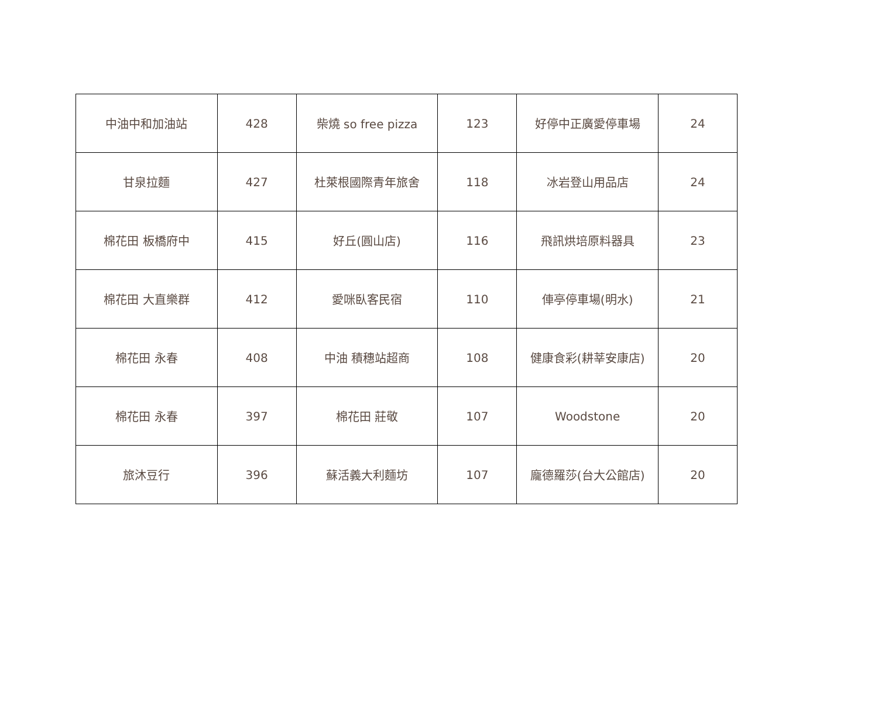| 中油中和加油站 | 428 | 柴燒 so free pizza | 123 | 好停中正廣愛停車場 | 24 |
| 甘泉拉麵 | 427 | 杜萊根國際青年旅舍 | 118 | 冰岩登山用品店 | 24 |
| 棉花田 板橋府中 | 415 | 好丘(圓山店) | 116 | 飛訊烘培原料器具 | 23 |
| 棉花田 大直樂群 | 412 | 愛咪臥客民宿 | 110 | 俥亭停車場(明水) | 21 |
| 棉花田 永春 | 408 | 中油 積穗站超商 | 108 | 健康食彩(耕莘安康店) | 20 |
| 棉花田 永春 | 397 | 棉花田 莊敬 | 107 | Woodstone | 20 |
| 旅沐豆行 | 396 | 蘇活義大利麵坊 | 107 | 龐德羅莎(台大公館店) | 20 |